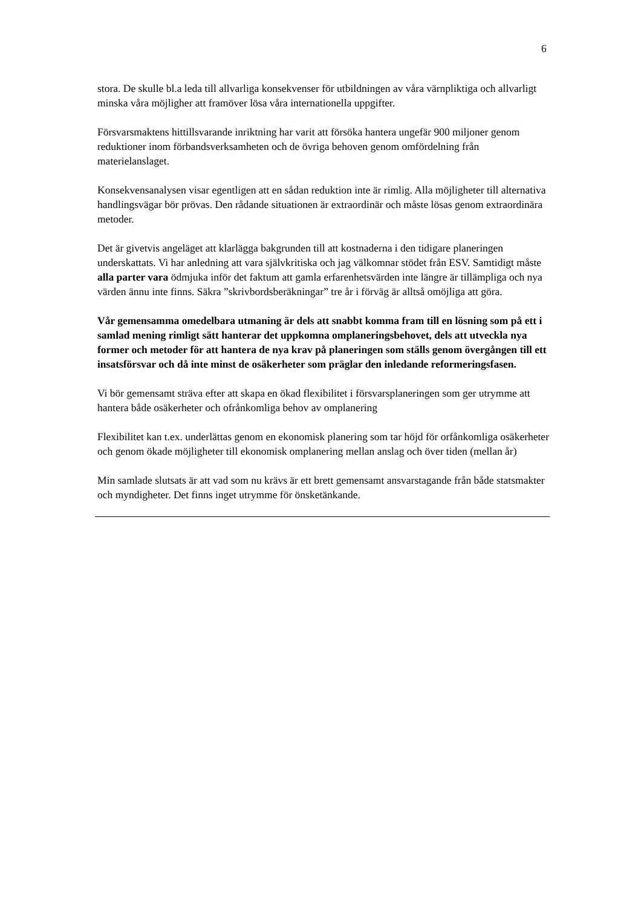6
stora. De skulle bl.a leda till allvarliga konsekvenser för utbildningen av våra värnpliktiga och allvarligt minska våra möjligher att framöver lösa våra internationella uppgifter.
Försvarsmaktens hittillsvarande inriktning har varit att försöka hantera ungefär 900 miljoner genom reduktioner inom förbandsverksamheten och de övriga behoven genom omfördelning från materielanslaget.
Konsekvensanalysen visar egentligen att en sådan reduktion inte är rimlig. Alla möjligheter till alternativa handlingsvägar bör prövas. Den rådande situationen är extraordinär och måste lösas genom extraordinära metoder.
Det är givetvis angeläget att klarlägga bakgrunden till att kostnaderna i den tidigare planeringen underskattats. Vi har anledning att vara självkritiska och jag välkomnar stödet från ESV. Samtidigt måste alla parter vara ödmjuka inför det faktum att gamla erfarenhetsvärden inte längre är tillämpliga och nya värden ännu inte finns. Säkra ”skrivbordsberäkningar” tre år i förväg är alltså omöjliga att göra.
Vår gemensamma omedelbara utmaning är dels att snabbt komma fram till en lösning som på ett i samlad mening rimligt sätt hanterar det uppkomna omplaneringsbehovet, dels att utveckla nya former och metoder för att hantera de nya krav på planeringen som ställs genom övergången till ett insatsförsvar och då inte minst de osäkerheter som präglar den inledande reformeringsfasen.
Vi bör gemensamt sträva efter att skapa en ökad flexibilitet i försvarsplaneringen som ger utrymme att hantera både osäkerheter och ofrånkomliga behov av omplanering
Flexibilitet kan t.ex. underlättas genom en ekonomisk planering som tar höjd för orfånkomliga osäkerheter och genom ökade möjligheter till ekonomisk omplanering mellan anslag och över tiden (mellan år)
Min samlade slutsats är att vad som nu krävs är ett brett gemensamt ansvarstagande från både statsmakter och myndigheter. Det finns inget utrymme för önsketänkande.